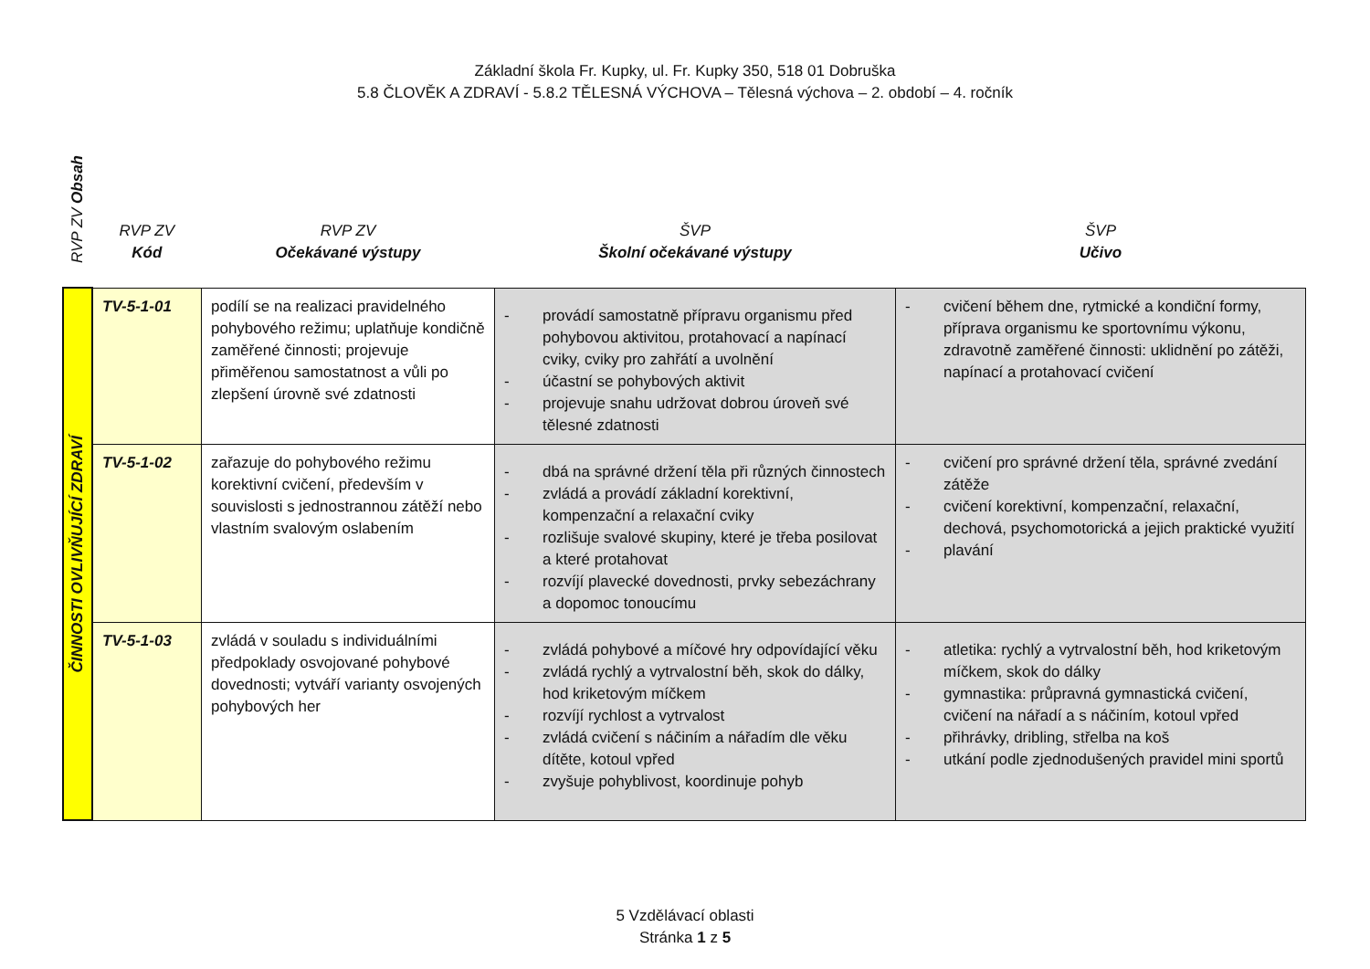Základní škola Fr. Kupky, ul. Fr. Kupky 350, 518 01 Dobruška
5.8 ČLOVĚK A ZDRAVÍ - 5.8.2 TĚLESNÁ VÝCHOVA – Tělesná výchova – 2. období – 4. ročník
| RVP ZV Obsah | RVP ZV Kód | RVP ZV Očekávané výstupy | ŠVP Školní očekávané výstupy | ŠVP Učivo |
| --- | --- | --- | --- | --- |
| ČINNOSTI OVLIVŇUJÍCÍ ZDRAVÍ | TV-5-1-01 | podílí se na realizaci pravidelného pohybového režimu; uplatňuje kondičně zaměřené činnosti; projevuje přiměřenou samostatnost a vůli po zlepšení úrovně své zdatnosti | - provádí samostatně přípravu organismu před pohybovou aktivitou, protahovací a napínací cviky, cviky pro zahřátí a uvolnění - účastní se pohybových aktivit - projevuje snahu udržovat dobrou úroveň své tělesné zdatnosti | - cvičení během dne, rytmické a kondiční formy, příprava organismu ke sportovnímu výkonu, zdravotně zaměřené činnosti: uklidnění po zátěži, napínací a protahovací cvičení |
| | TV-5-1-02 | zařazuje do pohybového režimu korektivní cvičení, především v souvislosti s jednostrannou zátěží nebo vlastním svalovým oslabením | - dbá na správné držení těla při různých činnostech - zvládá a provádí základní korektivní, kompenzační a relaxační cviky - rozlišuje svalové skupiny, které je třeba posilovat a které protahovat - rozvíjí plavecké dovednosti, prvky sebezáchrany a dopomoc tonoucímu | - cvičení pro správné držení těla, správné zvedání zátěže - cvičení korektivní, kompenzační, relaxační, dechová, psychomotorická a jejich praktické využití - plavání |
| | TV-5-1-03 | zvládá v souladu s individuálními předpoklady osvojované pohybové dovednosti; vytváří varianty osvojených pohybových her | - zvládá pohybové a míčové hry odpovídající věku - zvládá rychlý a vytrvalostní běh, skok do dálky, hod kriketovým míčkem - rozvíjí rychlost a vytrvalost - zvládá cvičení s náčiním a nářadím dle věku dítěte, kotoul vpřed - zvyšuje pohyblivost, koordinuje pohyb | - atletika: rychlý a vytrvalostní běh, hod kriketovým míčkem, skok do dálky - gymnastika: průpravná gymnastická cvičení, cvičení na nářadí a s náčiním, kotoul vpřed - přihrávky, dribling, střelba na koš - utkání podle zjednodušených pravidel mini sportů |
5 Vzdělávací oblasti
Stránka 1 z 5